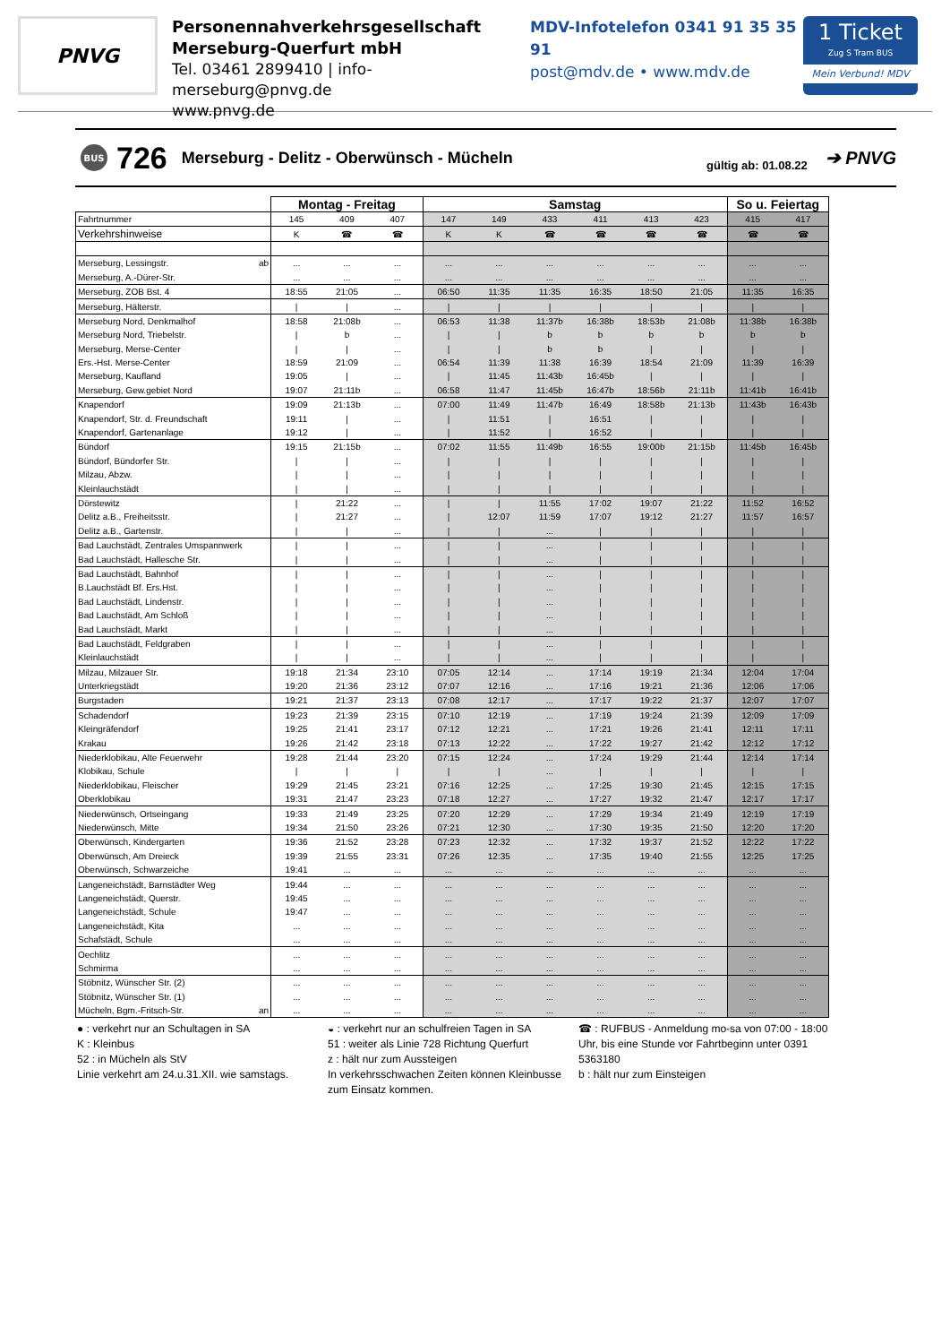PNVG
Personennahverkehrsgesellschaft
Merseburg-Querfurt mbH
Tel. 03461 2899410 | info-merseburg@pnvg.de
www.pnvg.de
MDV-Infotelefon 0341 91 35 35 91
post@mdv.de • www.mdv.de
1 Ticket
Zug S Tram BUS
Mein Verbund! MDV
BUS
726
Merseburg - Delitz - Oberwünsch - Mücheln
gültig ab: 01.08.22
➔ PNVG
| | Montag - Freitag | | | Samstag | | | | | | So u. Feiertag | |
| --- | --- | --- | --- | --- | --- | --- | --- | --- | --- | --- | --- |
| Fahrtnummer | 145 | 409 | 407 | 147 | 149 | 433 | 411 | 413 | 423 | 415 | 417 |
| Verkehrshinweise | K | ☎ | ☎ | K | K | ☎ | ☎ | ☎ | ☎ | ☎ | ☎ |
| Merseburg, Lessingstr. ab | ... | ... | ... | ... | ... | ... | ... | ... | ... | ... | ... |
| Merseburg, A.-Dürer-Str. | ... | ... | ... | ... | ... | ... | ... | ... | ... | ... | ... |
| Merseburg, ZOB Bst. 4 | 18:55 | 21:05 | ... | 06:50 | 11:35 | 11:35 | 16:35 | 18:50 | 21:05 | 11:35 | 16:35 |
| Merseburg, Hälterstr. | / | / | ... | / | / | / | / | / | / | / | / |
| Merseburg Nord, Denkmalhof | 18:58 | 21:08b | ... | 06:53 | 11:38 | 11:37b | 16:38b | 18:53b | 21:08b | 11:38b | 16:38b |
| Merseburg Nord, Triebelstr. | / | b | ... | / | / | b | b | b | b | b | b |
| Merseburg, Merse-Center | / | / | ... | / | / | b | b | / | / | / | / |
| Ers.-Hst. Merse-Center | 18:59 | 21:09 | ... | 06:54 | 11:39 | 11:38 | 16:39 | 18:54 | 21:09 | 11:39 | 16:39 |
| Merseburg, Kaufland | 19:05 | / | ... | / | 11:45 | 11:43b | 16:45b | / | / | / | / |
| Merseburg, Gew.gebiet Nord | 19:07 | 21:11b | ... | 06:58 | 11:47 | 11:45b | 16:47b | 18:56b | 21:11b | 11:41b | 16:41b |
| Knapendorf | 19:09 | 21:13b | ... | 07:00 | 11:49 | 11:47b | 16:49 | 18:58b | 21:13b | 11:43b | 16:43b |
| Knapendorf, Str. d. Freundschaft | 19:11 | / | ... | / | 11:51 | / | 16:51 | / | / | / | / |
| Knapendorf, Gartenanlage | 19:12 | / | ... | / | 11:52 | / | 16:52 | / | / | / | / |
| Bündorf | 19:15 | 21:15b | ... | 07:02 | 11:55 | 11:49b | 16:55 | 19:00b | 21:15b | 11:45b | 16:45b |
| Bündorf, Bündorfer Str. | / | / | ... | / | / | / | / | / | / | / | / |
| Milzau, Abzw. | / | / | ... | / | / | / | / | / | / | / | / |
| Kleinlauchstädt | / | / | ... | / | / | / | / | / | / | / | / |
| Dörstewitz | / | 21:22 | ... | / | / | 11:55 | 17:02 | 19:07 | 21:22 | 11:52 | 16:52 |
| Delitz a.B., Freiheitsstr. | / | 21:27 | ... | / | 12:07 | 11:59 | 17:07 | 19:12 | 21:27 | 11:57 | 16:57 |
| Delitz a.B., Gartenstr. | / | / | ... | / | / | ... | / | / | / | / | / |
| Bad Lauchstädt, Zentrales Umspannwerk | / | / | ... | / | / | ... | / | / | / | / | / |
| Bad Lauchstädt, Hallesche Str. | / | / | ... | / | / | ... | / | / | / | / | / |
| Bad Lauchstädt, Bahnhof | / | / | ... | / | / | ... | / | / | / | / | / |
| B.Lauchstädt Bf. Ers.Hst. | / | / | ... | / | / | ... | / | / | / | / | / |
| Bad Lauchstädt, Lindenstr. | / | / | ... | / | / | ... | / | / | / | / | / |
| Bad Lauchstädt, Am Schloß | / | / | ... | / | / | ... | / | / | / | / | / |
| Bad Lauchstädt, Markt | / | / | ... | / | / | ... | / | / | / | / | / |
| Bad Lauchstädt, Feldgraben | / | / | ... | / | / | ... | / | / | / | / | / |
| Kleinlauchstädt | / | / | ... | / | / | ... | / | / | / | / | / |
| Milzau, Milzauer Str. | 19:18 | 21:34 | 23:10 | 07:05 | 12:14 | ... | 17:14 | 19:19 | 21:34 | 12:04 | 17:04 |
| Unterkriegstädt | 19:20 | 21:36 | 23:12 | 07:07 | 12:16 | ... | 17:16 | 19:21 | 21:36 | 12:06 | 17:06 |
| Burgstaden | 19:21 | 21:37 | 23:13 | 07:08 | 12:17 | ... | 17:17 | 19:22 | 21:37 | 12:07 | 17:07 |
| Schadendorf | 19:23 | 21:39 | 23:15 | 07:10 | 12:19 | ... | 17:19 | 19:24 | 21:39 | 12:09 | 17:09 |
| Kleingräfendorf | 19:25 | 21:41 | 23:17 | 07:12 | 12:21 | ... | 17:21 | 19:26 | 21:41 | 12:11 | 17:11 |
| Krakau | 19:26 | 21:42 | 23:18 | 07:13 | 12:22 | ... | 17:22 | 19:27 | 21:42 | 12:12 | 17:12 |
| Niederklobikau, Alte Feuerwehr | 19:28 | 21:44 | 23:20 | 07:15 | 12:24 | ... | 17:24 | 19:29 | 21:44 | 12:14 | 17:14 |
| Klobikau, Schule | / | / | / | / | / | ... | / | / | / | / | / |
| Niederklobikau, Fleischer | 19:29 | 21:45 | 23:21 | 07:16 | 12:25 | ... | 17:25 | 19:30 | 21:45 | 12:15 | 17:15 |
| Oberklobikau | 19:31 | 21:47 | 23:23 | 07:18 | 12:27 | ... | 17:27 | 19:32 | 21:47 | 12:17 | 17:17 |
| Niederwünsch, Ortseingang | 19:33 | 21:49 | 23:25 | 07:20 | 12:29 | ... | 17:29 | 19:34 | 21:49 | 12:19 | 17:19 |
| Niederwünsch, Mitte | 19:34 | 21:50 | 23:26 | 07:21 | 12:30 | ... | 17:30 | 19:35 | 21:50 | 12:20 | 17:20 |
| Oberwünsch, Kindergarten | 19:36 | 21:52 | 23:28 | 07:23 | 12:32 | ... | 17:32 | 19:37 | 21:52 | 12:22 | 17:22 |
| Oberwünsch, Am Dreieck | 19:39 | 21:55 | 23:31 | 07:26 | 12:35 | ... | 17:35 | 19:40 | 21:55 | 12:25 | 17:25 |
| Oberwünsch, Schwarzeiche | 19:41 | ... | ... | ... | ... | ... | ... | ... | ... | ... | ... |
| Langeneichstädt, Barnstädter Weg | 19:44 | ... | ... | ... | ... | ... | ... | ... | ... | ... | ... |
| Langeneichstädt, Querstr. | 19:45 | ... | ... | ... | ... | ... | ... | ... | ... | ... | ... |
| Langeneichstädt, Schule | 19:47 | ... | ... | ... | ... | ... | ... | ... | ... | ... | ... |
| Langeneichstädt, Kita | ... | ... | ... | ... | ... | ... | ... | ... | ... | ... | ... |
| Schafstädt, Schule | ... | ... | ... | ... | ... | ... | ... | ... | ... | ... | ... |
| Oechlitz | ... | ... | ... | ... | ... | ... | ... | ... | ... | ... | ... |
| Schmirma | ... | ... | ... | ... | ... | ... | ... | ... | ... | ... | ... |
| Stöbnitz, Wünscher Str. (2) | ... | ... | ... | ... | ... | ... | ... | ... | ... | ... | ... |
| Stöbnitz, Wünscher Str. (1) | ... | ... | ... | ... | ... | ... | ... | ... | ... | ... | ... |
| Mücheln, Bgm.-Fritsch-Str. an | ... | ... | ... | ... | ... | ... | ... | ... | ... | ... | ... |
● : verkehrt nur an Schultagen in SA
K : Kleinbus
52 : in Mücheln als StV
Linie verkehrt am 24.u.31.XII. wie samstags.
◒ : verkehrt nur an schulfreien Tagen in SA
51 : weiter als Linie 728 Richtung Querfurt
z : hält nur zum Aussteigen
In verkehrsschwachen Zeiten können Kleinbusse zum Einsatz kommen.
☎ : RUFBUS - Anmeldung mo-sa von 07:00 - 18:00 Uhr, bis eine Stunde vor Fahrtbeginn unter 0391 5363180
b : hält nur zum Einsteigen